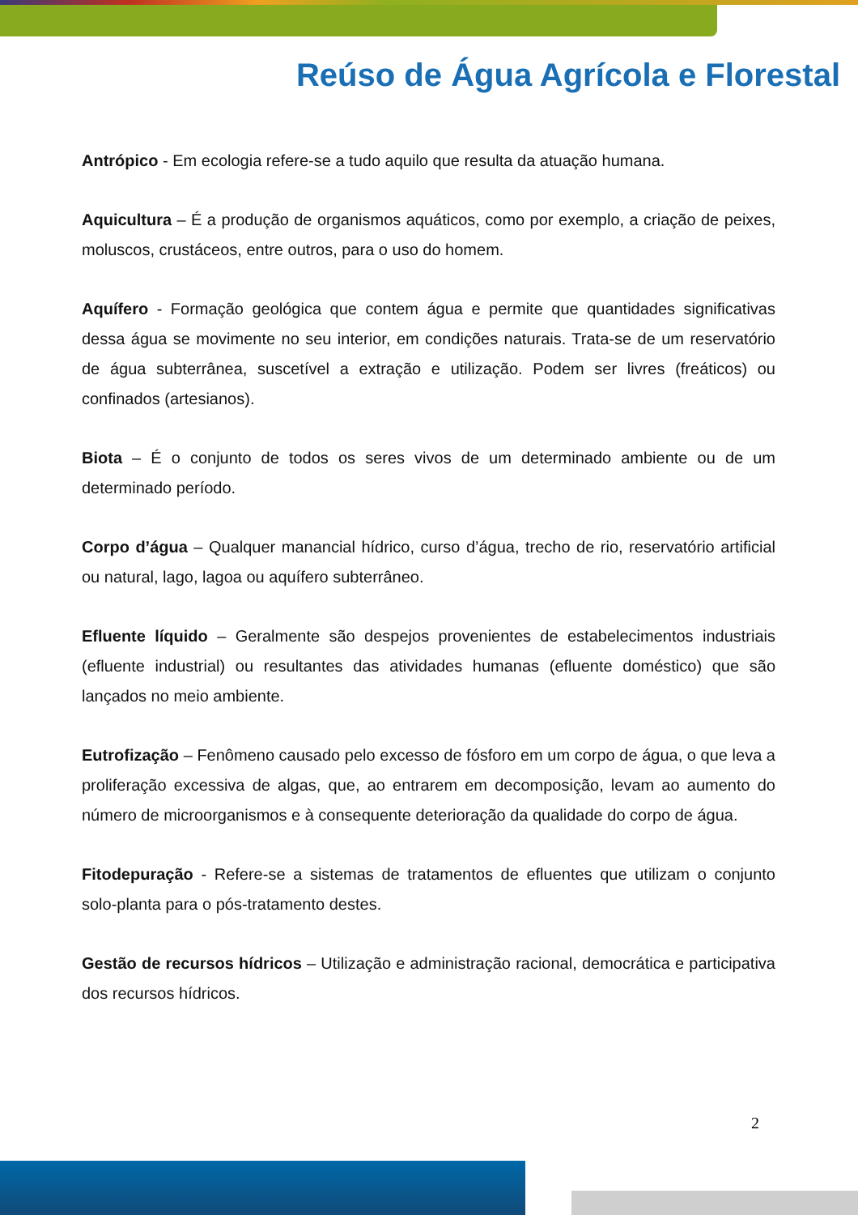Reúso de Água Agrícola e Florestal
Antrópico - Em ecologia refere-se a tudo aquilo que resulta da atuação humana.
Aquicultura – É a produção de organismos aquáticos, como por exemplo, a criação de peixes, moluscos, crustáceos, entre outros, para o uso do homem.
Aquífero - Formação geológica que contem água e permite que quantidades significativas dessa água se movimente no seu interior, em condições naturais. Trata-se de um reservatório de água subterrânea, suscetível a extração e utilização. Podem ser livres (freáticos) ou confinados (artesianos).
Biota – É o conjunto de todos os seres vivos de um determinado ambiente ou de um determinado período.
Corpo d’água – Qualquer manancial hídrico, curso d’água, trecho de rio, reservatório artificial ou natural, lago, lagoa ou aquífero subterrâneo.
Efluente líquido – Geralmente são despejos provenientes de estabelecimentos industriais (efluente industrial) ou resultantes das atividades humanas (efluente doméstico) que são lançados no meio ambiente.
Eutrofização – Fenômeno causado pelo excesso de fósforo em um corpo de água, o que leva a proliferação excessiva de algas, que, ao entrarem em decomposição, levam ao aumento do número de microorganismos e à consequente deterioração da qualidade do corpo de água.
Fitodepuração - Refere-se a sistemas de tratamentos de efluentes que utilizam o conjunto solo-planta para o pós-tratamento destes.
Gestão de recursos hídricos – Utilização e administração racional, democrática e participativa dos recursos hídricos.
2